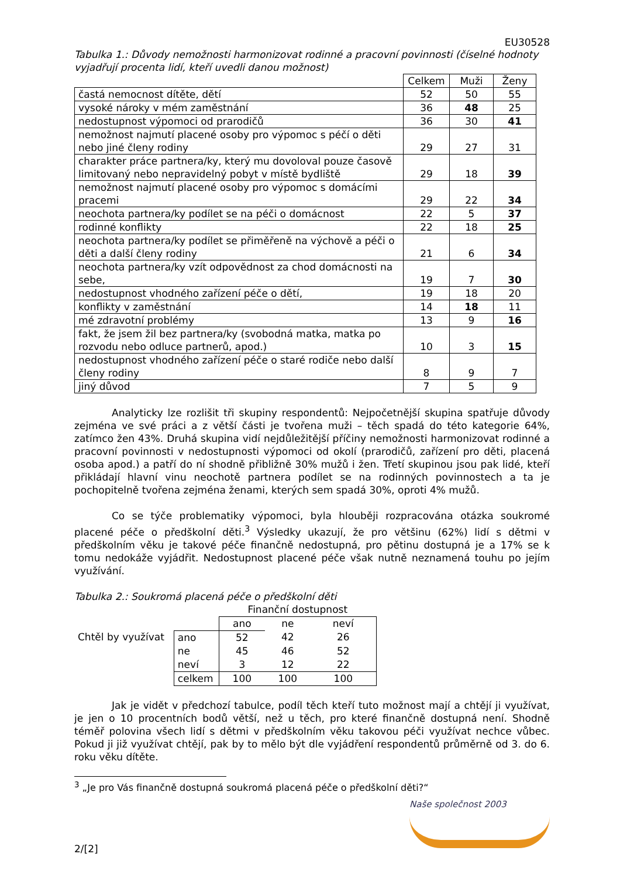EU30528
Tabulka 1.: Důvody nemožnosti harmonizovat rodinné a pracovní povinnosti (číselné hodnoty vyjadřují procenta lidí, kteří uvedli danou možnost)
| | Celkem | Muži | Ženy |
| častá nemocnost dítěte, dětí | 52 | 50 | 55 |
| vysoké nároky v mém zaměstnání | 36 | 48 | 25 |
| nedostupnost výpomoci od prarodičů | 36 | 30 | 41 |
| nemožnost najmutí placené osoby pro výpomoc s péčí o děti nebo jiné členy rodiny | 29 | 27 | 31 |
| charakter práce partnera/ky, který mu dovoloval pouze časově limitovaný nebo nepravidelný pobyt v místě bydliště | 29 | 18 | 39 |
| nemožnost najmutí placené osoby pro výpomoc s domácími pracemi | 29 | 22 | 34 |
| neochota partnera/ky podílet se na péči o domácnost | 22 | 5 | 37 |
| rodinné konflikty | 22 | 18 | 25 |
| neochota partnera/ky podílet se přiměřeně na výchově a péči o děti a další členy rodiny | 21 | 6 | 34 |
| neochota partnera/ky vzít odpovědnost za chod domácnosti na sebe, | 19 | 7 | 30 |
| nedostupnost vhodného zařízení péče o dětí, | 19 | 18 | 20 |
| konflikty v zaměstnání | 14 | 18 | 11 |
| mé zdravotní problémy | 13 | 9 | 16 |
| fakt, že jsem žil bez partnera/ky (svobodná matka, matka po rozvodu nebo odluce partnerů, apod.) | 10 | 3 | 15 |
| nedostupnost vhodného zařízení péče o staré rodiče nebo další členy rodiny | 8 | 9 | 7 |
| jiný důvod | 7 | 5 | 9 |
Analyticky lze rozlišit tři skupiny respondentů: Nejpočetnější skupina spatřuje důvody zejména ve své práci a z větší části je tvořena muži – těch spadá do této kategorie 64%, zatímco žen 43%. Druhá skupina vidí nejdůležitější příčiny nemožnosti harmonizovat rodinné a pracovní povinnosti v nedostupnosti výpomoci od okolí (prarodičů, zařízení pro děti, placená osoba apod.) a patří do ní shodně přibližně 30% mužů i žen. Třetí skupinou jsou pak lidé, kteří přikládají hlavní vinu neochotě partnera podílet se na rodinných povinnostech a ta je pochopitelně tvořena zejména ženami, kterých sem spadá 30%, oproti 4% mužů.
Co se týče problematiky výpomoci, byla hlouběji rozpracována otázka soukromé placené péče o předškolní děti.<sup>3</sup> Výsledky ukazují, že pro většinu (62%) lidí s dětmi v předškolním věku je takové péče finančně nedostupná, pro pětinu dostupná je a 17% se k tomu nedokáže vyjádřit. Nedostupnost placené péče však nutně neznamená touhu po jejím využívání.
Tabulka 2.: Soukromá placená péče o předškolní děti
| | | Finanční dostupnost | | |
| | | ano | ne | neví |
| Chtěl by využívat | ano | 52 | 42 | 26 |
| | ne | 45 | 46 | 52 |
| | neví | 3 | 12 | 22 |
| | celkem | 100 | 100 | 100 |
Jak je vidět v předchozí tabulce, podíl těch kteří tuto možnost mají a chtějí ji využívat, je jen o 10 procentních bodů větší, než u těch, pro které finančně dostupná není. Shodně téměř polovina všech lidí s dětmi v předškolním věku takovou péči využívat nechce vůbec. Pokud ji již využívat chtějí, pak by to mělo být dle vyjádření respondentů průměrně od 3. do 6. roku věku dítěte.
<sup>3</sup> „Je pro Vás finančně dostupná soukromá placená péče o předškolní děti?“
Naše společnost 2003
2/[2]